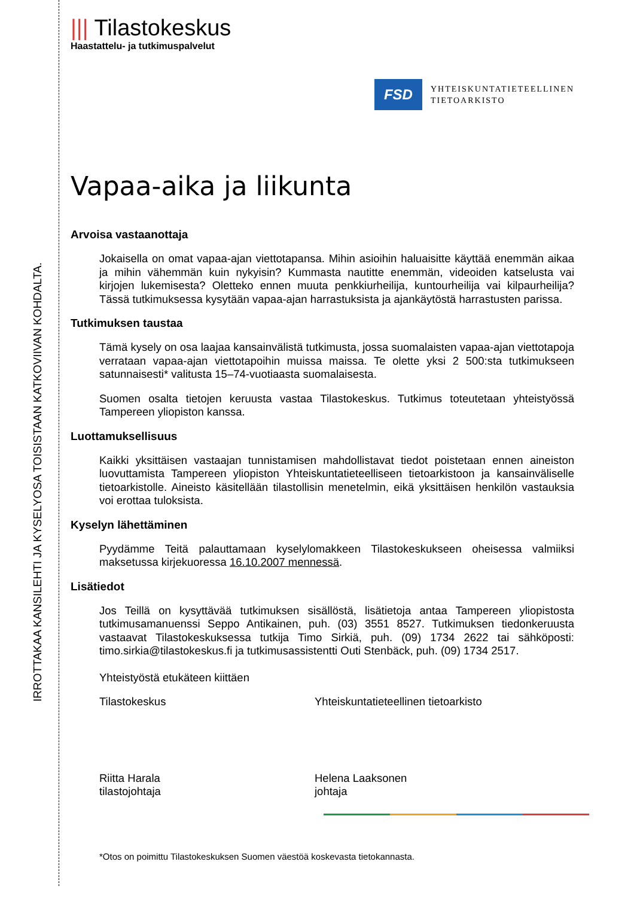IRROTTAKAA KANSILEHTI JA KYSELYOSA TOISISTAAN KATKOVIIVAN KOHDALTA.
||| Tilastokeskus
Haastattelu- ja tutkimuspalvelut
FSD
YHTEISKUNTATIETEELLINEN
TIETOARKISTO
Vapaa-aika ja liikunta
Arvoisa vastaanottaja
Jokaisella on omat vapaa-ajan viettotapansa. Mihin asioihin haluaisitte käyttää enemmän aikaa ja mihin vähemmän kuin nykyisin? Kummasta nautitte enemmän, videoiden katselusta vai kirjojen lukemisesta? Oletteko ennen muuta penkkiurheilija, kuntourheilija vai kilpaurheilija? Tässä tutkimuksessa kysytään vapaa-ajan harrastuksista ja ajankäytöstä harrastusten parissa.
Tutkimuksen taustaa
Tämä kysely on osa laajaa kansainvälistä tutkimusta, jossa suomalaisten vapaa-ajan viettotapoja verrataan vapaa-ajan viettotapoihin muissa maissa. Te olette yksi 2 500:sta tutkimukseen satunnaisesti* valitusta 15–74-vuotiaasta suomalaisesta.
Suomen osalta tietojen keruusta vastaa Tilastokeskus. Tutkimus toteutetaan yhteistyössä Tampereen yliopiston kanssa.
Luottamuksellisuus
Kaikki yksittäisen vastaajan tunnistamisen mahdollistavat tiedot poistetaan ennen aineiston luovuttamista Tampereen yliopiston Yhteiskuntatieteelliseen tietoarkistoon ja kansainväliselle tietoarkistolle. Aineisto käsitellään tilastollisin menetelmin, eikä yksittäisen henkilön vastauksia voi erottaa tuloksista.
Kyselyn lähettäminen
Pyydämme Teitä palauttamaan kyselylomakkeen Tilastokeskukseen oheisessa valmiiksi maksetussa kirjekuoressa 16.10.2007 mennessä.
Lisätiedot
Jos Teillä on kysyttävää tutkimuksen sisällöstä, lisätietoja antaa Tampereen yliopistosta tutkimusamanuenssi Seppo Antikainen, puh. (03) 3551 8527. Tutkimuksen tiedonkeruusta vastaavat Tilastokeskuksessa tutkija Timo Sirkiä, puh. (09) 1734 2622 tai sähköposti: timo.sirkia@tilastokeskus.fi ja tutkimusassistentti Outi Stenbäck, puh. (09) 1734 2517.
Yhteistyöstä etukäteen kiittäen
Tilastokeskus Yhteiskuntatieteellinen tietoarkisto
Riitta Harala
tilastojohtaja
Helena Laaksonen
johtaja
*Otos on poimittu Tilastokeskuksen Suomen väestöä koskevasta tietokannasta.